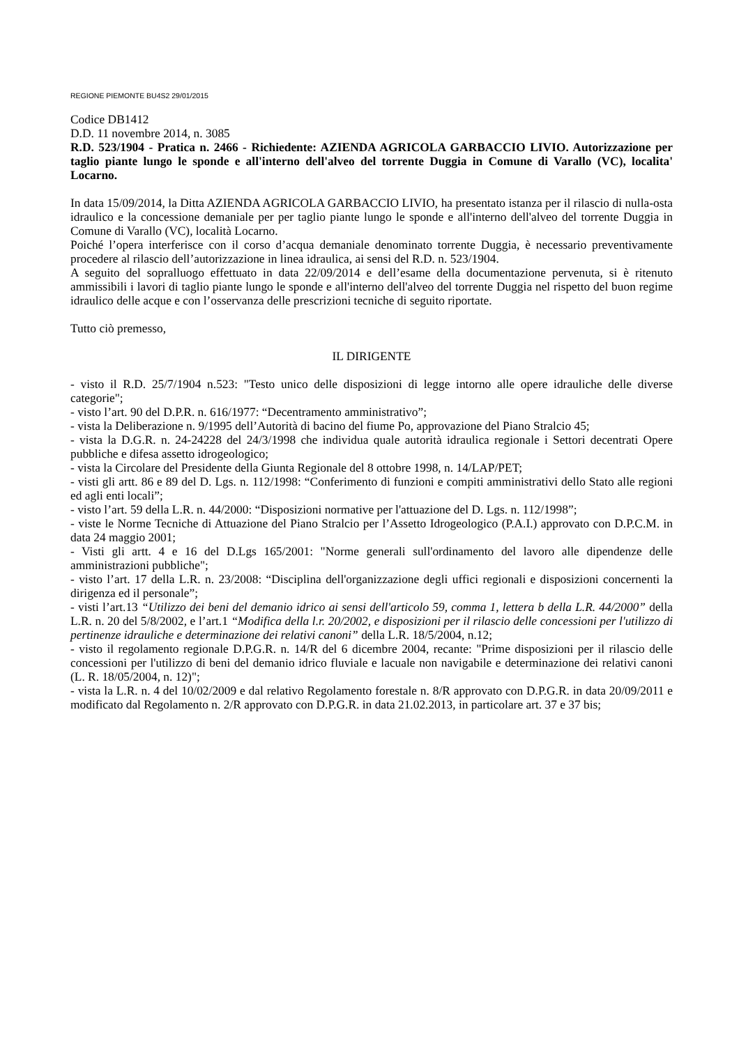REGIONE PIEMONTE BU4S2 29/01/2015
Codice DB1412
D.D. 11 novembre 2014, n. 3085
R.D. 523/1904 - Pratica n. 2466 - Richiedente: AZIENDA AGRICOLA GARBACCIO LIVIO. Autorizzazione per taglio piante lungo le sponde e all'interno dell'alveo del torrente Duggia in Comune di Varallo (VC), localita' Locarno.
In data 15/09/2014, la Ditta AZIENDA AGRICOLA GARBACCIO LIVIO, ha presentato istanza per il rilascio di nulla-osta idraulico e la concessione demaniale per per taglio piante lungo le sponde e all'interno dell'alveo del torrente Duggia in Comune di Varallo (VC), località Locarno.
Poiché l’opera interferisce con il corso d’acqua demaniale denominato torrente Duggia, è necessario preventivamente procedere al rilascio dell’autorizzazione in linea idraulica, ai sensi del R.D. n. 523/1904.
A seguito del sopralluogo effettuato in data 22/09/2014 e dell’esame della documentazione pervenuta, si è ritenuto ammissibili i lavori di taglio piante lungo le sponde e all'interno dell'alveo del torrente Duggia nel rispetto del buon regime idraulico delle acque e con l’osservanza delle prescrizioni tecniche di seguito riportate.
Tutto ciò premesso,
IL DIRIGENTE
- visto il R.D. 25/7/1904 n.523: "Testo unico delle disposizioni di legge intorno alle opere idrauliche delle diverse categorie";
- visto l’art. 90 del D.P.R. n. 616/1977: “Decentramento amministrativo”;
- vista la Deliberazione n. 9/1995 dell’Autorità di bacino del fiume Po, approvazione del Piano Stralcio 45;
- vista la D.G.R. n. 24-24228 del 24/3/1998 che individua quale autorità idraulica regionale i Settori decentrati Opere pubbliche e difesa assetto idrogeologico;
- vista la Circolare del Presidente della Giunta Regionale del 8 ottobre 1998, n. 14/LAP/PET;
- visti gli artt. 86 e 89 del D. Lgs. n. 112/1998: “Conferimento di funzioni e compiti amministrativi dello Stato alle regioni ed agli enti locali”;
- visto l’art. 59 della L.R. n. 44/2000: “Disposizioni normative per l'attuazione del D. Lgs. n. 112/1998”;
- viste le Norme Tecniche di Attuazione del Piano Stralcio per l’Assetto Idrogeologico (P.A.I.) approvato con D.P.C.M. in data 24 maggio 2001;
- Visti gli artt. 4 e 16 del D.Lgs 165/2001: "Norme generali sull'ordinamento del lavoro alle dipendenze delle amministrazioni pubbliche";
- visto l’art. 17 della L.R. n. 23/2008: “Disciplina dell'organizzazione degli uffici regionali e disposizioni concernenti la dirigenza ed il personale”;
- visti l’art.13 “Utilizzo dei beni del demanio idrico ai sensi dell'articolo 59, comma 1, lettera b della L.R. 44/2000” della L.R. n. 20 del 5/8/2002, e l’art.1 “Modifica della l.r. 20/2002, e disposizioni per il rilascio delle concessioni per l'utilizzo di pertinenze idrauliche e determinazione dei relativi canoni” della L.R. 18/5/2004, n.12;
- visto il regolamento regionale D.P.G.R. n. 14/R del 6 dicembre 2004, recante: "Prime disposizioni per il rilascio delle concessioni per l'utilizzo di beni del demanio idrico fluviale e lacuale non navigabile e determinazione dei relativi canoni (L. R. 18/05/2004, n. 12)";
- vista la L.R. n. 4 del 10/02/2009 e dal relativo Regolamento forestale n. 8/R approvato con D.P.G.R. in data 20/09/2011 e modificato dal Regolamento n. 2/R approvato con D.P.G.R. in data 21.02.2013, in particolare art. 37 e 37 bis;